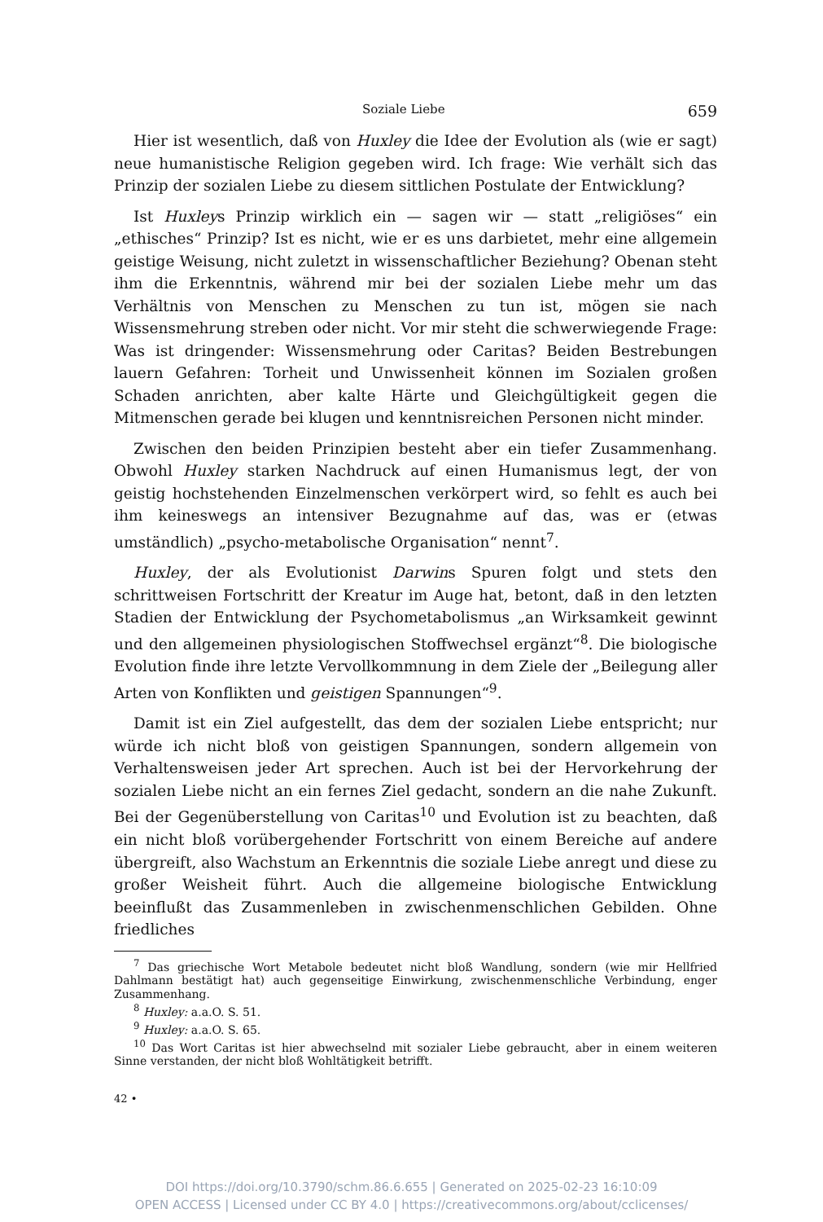Soziale Liebe 659
Hier ist wesentlich, daß von Huxley die Idee der Evolution als (wie er sagt) neue humanistische Religion gegeben wird. Ich frage: Wie verhält sich das Prinzip der sozialen Liebe zu diesem sittlichen Postulate der Entwicklung?
Ist Huxleys Prinzip wirklich ein — sagen wir — statt „religiöses“ ein „ethisches“ Prinzip? Ist es nicht, wie er es uns darbietet, mehr eine allgemein geistige Weisung, nicht zuletzt in wissenschaftlicher Beziehung? Obenan steht ihm die Erkenntnis, während mir bei der sozialen Liebe mehr um das Verhältnis von Menschen zu Menschen zu tun ist, mögen sie nach Wissensmehrung streben oder nicht. Vor mir steht die schwerwiegende Frage: Was ist dringender: Wissensmehrung oder Caritas? Beiden Bestrebungen lauern Gefahren: Torheit und Unwissenheit können im Sozialen großen Schaden anrichten, aber kalte Härte und Gleichgültigkeit gegen die Mitmenschen gerade bei klugen und kenntnisreichen Personen nicht minder.
Zwischen den beiden Prinzipien besteht aber ein tiefer Zusammenhang. Obwohl Huxley starken Nachdruck auf einen Humanismus legt, der von geistig hochstehenden Einzelmenschen verkörpert wird, so fehlt es auch bei ihm keineswegs an intensiver Bezugnahme auf das, was er (etwas umständlich) „psycho-metabolische Organisation“ nennt<sup>7</sup>.
Huxley, der als Evolutionist Darwins Spuren folgt und stets den schrittweisen Fortschritt der Kreatur im Auge hat, betont, daß in den letzten Stadien der Entwicklung der Psychometabolismus „an Wirksamkeit gewinnt und den allgemeinen physiologischen Stoffwechsel ergänzt“<sup>8</sup>. Die biologische Evolution finde ihre letzte Vervollkommnung in dem Ziele der „Beilegung aller Arten von Konflikten und geistigen Spannungen“<sup>9</sup>.
Damit ist ein Ziel aufgestellt, das dem der sozialen Liebe entspricht; nur würde ich nicht bloß von geistigen Spannungen, sondern allgemein von Verhaltensweisen jeder Art sprechen. Auch ist bei der Hervorkehrung der sozialen Liebe nicht an ein fernes Ziel gedacht, sondern an die nahe Zukunft. Bei der Gegenüberstellung von Caritas<sup>10</sup> und Evolution ist zu beachten, daß ein nicht bloß vorübergehender Fortschritt von einem Bereiche auf andere übergreift, also Wachstum an Erkenntnis die soziale Liebe anregt und diese zu großer Weisheit führt. Auch die allgemeine biologische Entwicklung beeinflußt das Zusammenleben in zwischenmenschlichen Gebilden. Ohne friedliches
<sup>7</sup> Das griechische Wort Metabole bedeutet nicht bloß Wandlung, sondern (wie mir Hellfried Dahlmann bestätigt hat) auch gegenseitige Einwirkung, zwischenmenschliche Verbindung, enger Zusammenhang.
<sup>8</sup> Huxley: a.a.O. S. 51.
<sup>9</sup> Huxley: a.a.O. S. 65.
<sup>10</sup> Das Wort Caritas ist hier abwechselnd mit sozialer Liebe gebraucht, aber in einem weiteren Sinne verstanden, der nicht bloß Wohltätigkeit betrifft.
42 •
DOI https://doi.org/10.3790/schm.86.6.655 | Generated on 2025-02-23 16:10:09
OPEN ACCESS | Licensed under CC BY 4.0 | https://creativecommons.org/about/cclicenses/